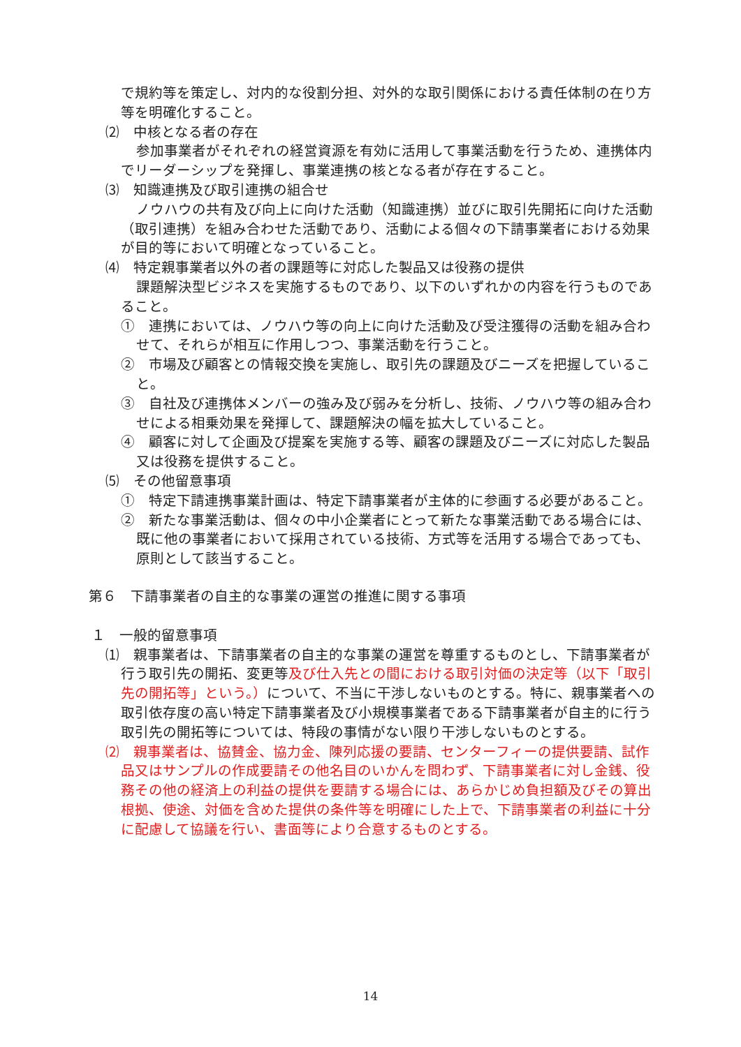で規約等を策定し、対内的な役割分担、対外的な取引関係における責任体制の在り方等を明確化すること。
⑵　中核となる者の存在
参加事業者がそれぞれの経営資源を有効に活用して事業活動を行うため、連携体内でリーダーシップを発揮し、事業連携の核となる者が存在すること。
⑶　知識連携及び取引連携の組合せ
ノウハウの共有及び向上に向けた活動（知識連携）並びに取引先開拓に向けた活動（取引連携）を組み合わせた活動であり、活動による個々の下請事業者における効果が目的等において明確となっていること。
⑷　特定親事業者以外の者の課題等に対応した製品又は役務の提供
課題解決型ビジネスを実施するものであり、以下のいずれかの内容を行うものであること。
①　連携においては、ノウハウ等の向上に向けた活動及び受注獲得の活動を組み合わせて、それらが相互に作用しつつ、事業活動を行うこと。
②　市場及び顧客との情報交換を実施し、取引先の課題及びニーズを把握していること。
③　自社及び連携体メンバーの強み及び弱みを分析し、技術、ノウハウ等の組み合わせによる相乗効果を発揮して、課題解決の幅を拡大していること。
④　顧客に対して企画及び提案を実施する等、顧客の課題及びニーズに対応した製品又は役務を提供すること。
⑸　その他留意事項
①　特定下請連携事業計画は、特定下請事業者が主体的に参画する必要があること。
②　新たな事業活動は、個々の中小企業者にとって新たな事業活動である場合には、既に他の事業者において採用されている技術、方式等を活用する場合であっても、原則として該当すること。
第６　下請事業者の自主的な事業の運営の推進に関する事項
１　一般的留意事項
⑴　親事業者は、下請事業者の自主的な事業の運営を尊重するものとし、下請事業者が行う取引先の開拓、変更等及び仕入先との間における取引対価の決定等（以下「取引先の開拓等」という。）について、不当に干渉しないものとする。特に、親事業者への取引依存度の高い特定下請事業者及び小規模事業者である下請事業者が自主的に行う取引先の開拓等については、特段の事情がない限り干渉しないものとする。
⑵　親事業者は、協賛金、協力金、陳列応援の要請、センターフィーの提供要請、試作品又はサンプルの作成要請その他名目のいかんを問わず、下請事業者に対し金銭、役務その他の経済上の利益の提供を要請する場合には、あらかじめ負担額及びその算出根拠、使途、対価を含めた提供の条件等を明確にした上で、下請事業者の利益に十分に配慮して協議を行い、書面等により合意するものとする。
14